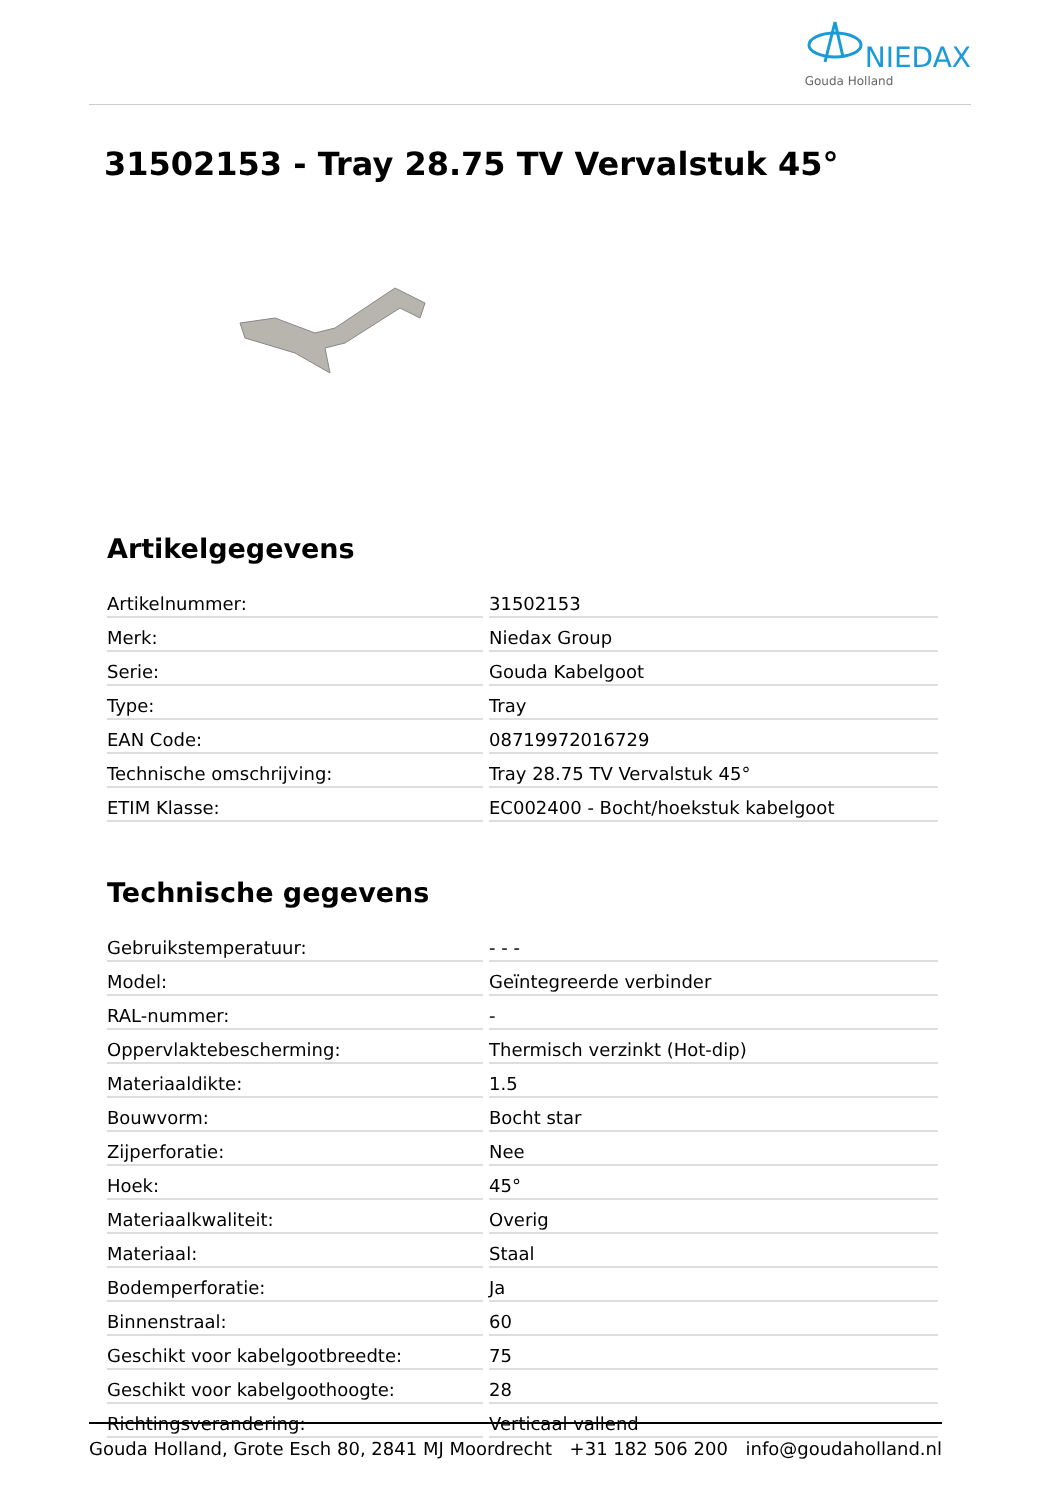NIEDAX
Gouda Holland
31502153 - Tray 28.75 TV Vervalstuk 45°
Artikelgegevens
| Artikelnummer: | 31502153 |
| Merk: | Niedax Group |
| Serie: | Gouda Kabelgoot |
| Type: | Tray |
| EAN Code: | 08719972016729 |
| Technische omschrijving: | Tray 28.75 TV Vervalstuk 45° |
| ETIM Klasse: | EC002400 - Bocht/hoekstuk kabelgoot |
Technische gegevens
| Gebruikstemperatuur: | - - - |
| Model: | Geïntegreerde verbinder |
| RAL-nummer: | - |
| Oppervlaktebescherming: | Thermisch verzinkt (Hot-dip) |
| Materiaaldikte: | 1.5 |
| Bouwvorm: | Bocht star |
| Zijperforatie: | Nee |
| Hoek: | 45° |
| Materiaalkwaliteit: | Overig |
| Materiaal: | Staal |
| Bodemperforatie: | Ja |
| Binnenstraal: | 60 |
| Geschikt voor kabelgootbreedte: | 75 |
| Geschikt voor kabelgoothoogte: | 28 |
| Richtingsverandering: | Verticaal vallend |
Gouda Holland, Grote Esch 80, 2841 MJ Moordrecht +31 182 506 200 info@goudaholland.nl